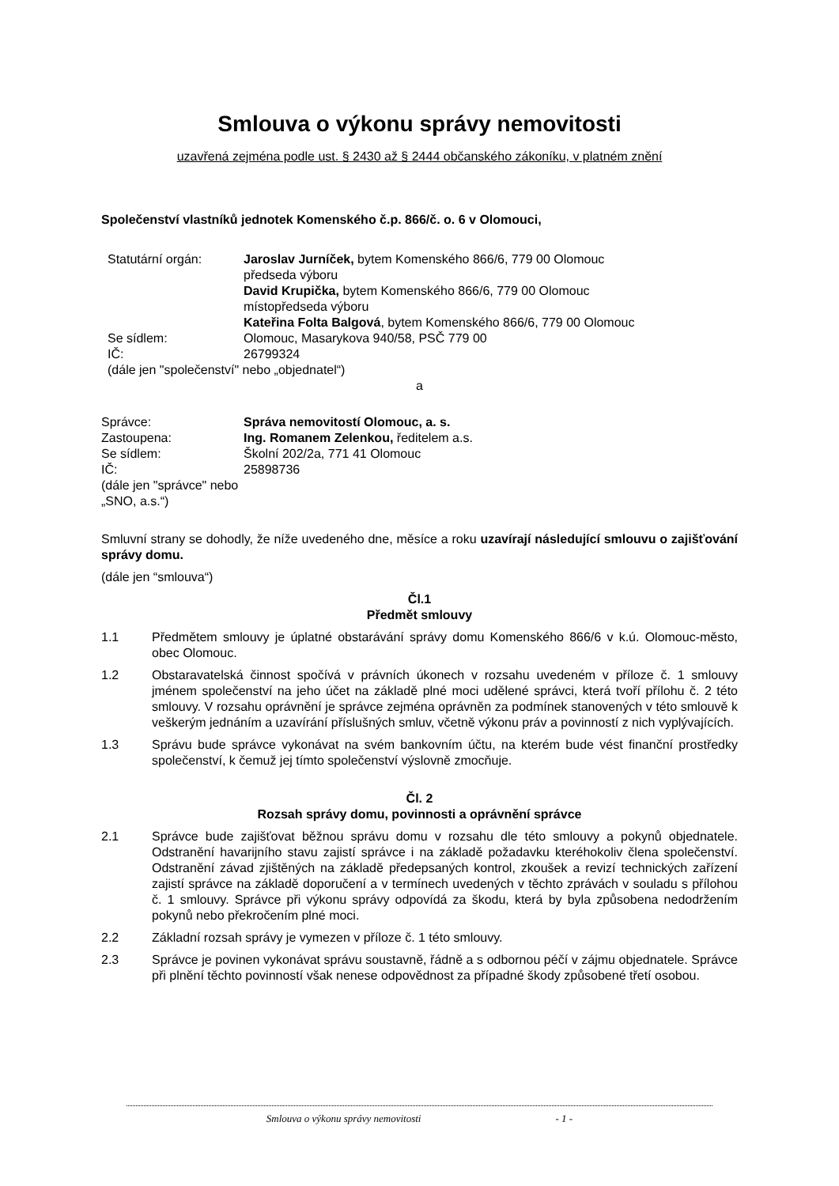Smlouva o výkonu správy nemovitosti
uzavřená zejména podle ust. § 2430 až § 2444 občanského zákoníku, v platném znění
Společenství vlastníků jednotek Komenského č.p. 866/č. o. 6 v Olomouci,
Statutární orgán: Jaroslav Jurníček, bytem Komenského 866/6, 779 00 Olomouc
předseda výboru
David Krupička, bytem Komenského 866/6, 779 00 Olomouc
místopředseda výboru
Kateřina Folta Balgová, bytem Komenského 866/6, 779 00 Olomouc
Se sídlem: Olomouc, Masarykova 940/58, PSČ 779 00
IČ: 26799324
(dále jen "společenství" nebo „objednatel“)
a
Správce: Správa nemovitostí Olomouc, a. s.
Zastoupena: Ing. Romanem Zelenkou, ředitelem a.s.
Se sídlem: Školní 202/2a, 771 41 Olomouc
IČ: 25898736
(dále jen "správce" nebo „SNO, a.s.“)
Smluvní strany se dohodly, že níže uvedeného dne, měsíce a roku uzavírají následující smlouvu o zajišťování správy domu.
(dále jen “smlouva“)
Čl.1
Předmět smlouvy
1.1 Předmětem smlouvy je úplatné obstarávání správy domu Komenského 866/6 v k.ú. Olomouc-město, obec Olomouc.
1.2 Obstaravatelská činnost spočívá v právních úkonech v rozsahu uvedeném v příloze č. 1 smlouvy jménem společenství na jeho účet na základě plné moci udělené správci, která tvoří přílohu č. 2 této smlouvy. V rozsahu oprávnění je správce zejména oprávněn za podmínek stanovených v této smlouvě k veškerým jednáním a uzavírání příslušných smluv, včetně výkonu práv a povinností z nich vyplývajících.
1.3 Správu bude správce vykonávat na svém bankovním účtu, na kterém bude vést finanční prostředky společenství, k čemuž jej tímto společenství výslovně zmocňuje.
Čl. 2
Rozsah správy domu, povinnosti a oprávnění správce
2.1 Správce bude zajišťovat běžnou správu domu v rozsahu dle této smlouvy a pokynů objednatele. Odstranění havarijního stavu zajistí správce i na základě požadavku kteréhokoliv člena společenství. Odstranění závad zjištěných na základě předepsaných kontrol, zkoušek a revizí technických zařízení zajistí správce na základě doporučení a v termínech uvedených v těchto zprávách v souladu s přílohou č. 1 smlouvy. Správce při výkonu správy odpovídá za škodu, která by byla způsobena nedodržením pokynů nebo překročením plné moci.
2.2 Základní rozsah správy je vymezen v příloze č. 1 této smlouvy.
2.3 Správce je povinen vykonávat správu soustavně, řádně a s odbornou péčí v zájmu objednatele. Správce při plnění těchto povinností však nenese odpovědnost za případné škody způsobené třetí osobou.
Smlouva o výkonu správy nemovitosti - 1 -